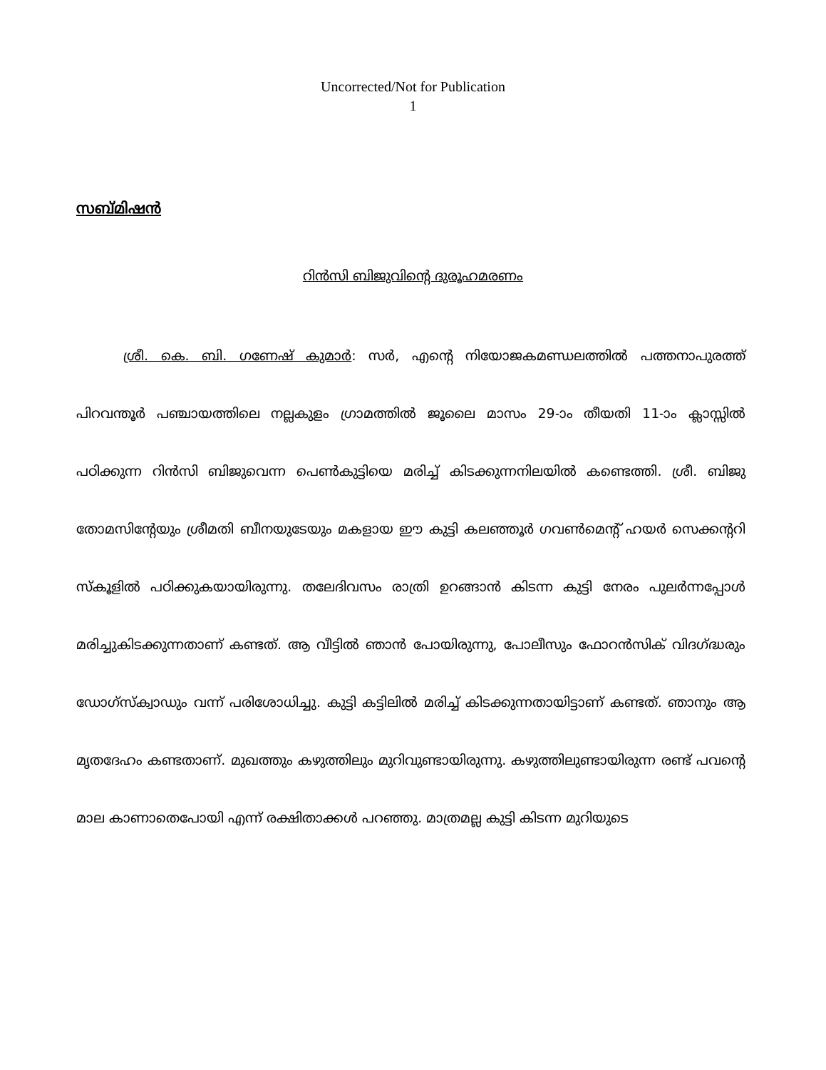Uncorrected/Not for Publication
1
സബ്മിഷൻ
റിൻസി ബിജുവിന്റെ ദുരൂഹമരണം
ശ്രീ. കെ. ബി. ഗണേഷ് കുമാർ: സർ, എന്റെ നിയോജകമണ്ഡലത്തിൽ പത്തനാപുരത്ത് പിറവന്തൂർ പഞ്ചായത്തിലെ നല്ലകുളം ഗ്രാമത്തിൽ ജൂലൈ മാസം 29-ാം തീയതി 11-ാം ക്ലാസ്സിൽ പഠിക്കുന്ന റിൻസി ബിജുവെന്ന പെൺകുട്ടിയെ മരിച്ച് കിടക്കുന്നനിലയിൽ കണ്ടെത്തി. ശ്രീ. ബിജു തോമസിന്റേയും ശ്രീമതി ബീനയുടേയും മകളായ ഈ കുട്ടി കലഞ്ഞൂർ ഗവൺമെന്റ് ഹയർ സെക്കന്ററി സ്കൂളിൽ പഠിക്കുകയായിരുന്നു. തലേദിവസം രാത്രി ഉറങ്ങാൻ കിടന്ന കുട്ടി നേരം പുലർന്നപ്പോൾ മരിച്ചുകിടക്കുന്നതാണ് കണ്ടത്. ആ വീട്ടിൽ ഞാൻ പോയിരുന്നു, പോലീസും ഫോറൻസിക് വിദഗ്ദ്ധരും ഡോഗ്സ്ക്വാഡും വന്ന് പരിശോധിച്ചു. കുട്ടി കട്ടിലിൽ മരിച്ച് കിടക്കുന്നതായിട്ടാണ് കണ്ടത്. ഞാനും ആ മൃതദേഹം കണ്ടതാണ്. മുഖത്തും കഴുത്തിലും മുറിവുണ്ടായിരുന്നു. കഴുത്തിലുണ്ടായിരുന്ന രണ്ട് പവന്റെ മാല കാണാതെപോയി എന്ന് രക്ഷിതാക്കൾ പറഞ്ഞു. മാത്രമല്ല കുട്ടി കിടന്ന മുറിയുടെ